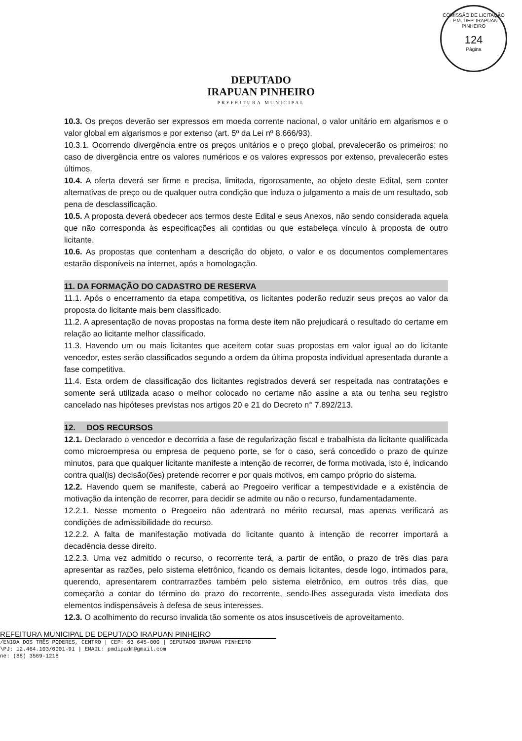COMISSÃO DE LICITAÇÃO - P.M. DEP. IRAPUAN PINHEIRO
124
Página
DEPUTADO
IRAPUAN PINHEIRO
PREFEITURA MUNICIPAL
10.3. Os preços deverão ser expressos em moeda corrente nacional, o valor unitário em algarismos e o valor global em algarismos e por extenso (art. 5º da Lei nº 8.666/93).
10.3.1. Ocorrendo divergência entre os preços unitários e o preço global, prevalecerão os primeiros; no caso de divergência entre os valores numéricos e os valores expressos por extenso, prevalecerão estes últimos.
10.4. A oferta deverá ser firme e precisa, limitada, rigorosamente, ao objeto deste Edital, sem conter alternativas de preço ou de qualquer outra condição que induza o julgamento a mais de um resultado, sob pena de desclassificação.
10.5. A proposta deverá obedecer aos termos deste Edital e seus Anexos, não sendo considerada aquela que não corresponda às especificações ali contidas ou que estabeleça vínculo à proposta de outro licitante.
10.6. As propostas que contenham a descrição do objeto, o valor e os documentos complementares estarão disponíveis na internet, após a homologação.
11. DA FORMAÇÃO DO CADASTRO DE RESERVA
11.1. Após o encerramento da etapa competitiva, os licitantes poderão reduzir seus preços ao valor da proposta do licitante mais bem classificado.
11.2. A apresentação de novas propostas na forma deste item não prejudicará o resultado do certame em relação ao licitante melhor classificado.
11.3. Havendo um ou mais licitantes que aceitem cotar suas propostas em valor igual ao do licitante vencedor, estes serão classificados segundo a ordem da última proposta individual apresentada durante a fase competitiva.
11.4. Esta ordem de classificação dos licitantes registrados deverá ser respeitada nas contratações e somente será utilizada acaso o melhor colocado no certame não assine a ata ou tenha seu registro cancelado nas hipóteses previstas nos artigos 20 e 21 do Decreto n° 7.892/213.
12. DOS RECURSOS
12.1. Declarado o vencedor e decorrida a fase de regularização fiscal e trabalhista da licitante qualificada como microempresa ou empresa de pequeno porte, se for o caso, será concedido o prazo de quinze minutos, para que qualquer licitante manifeste a intenção de recorrer, de forma motivada, isto é, indicando contra qual(is) decisão(ões) pretende recorrer e por quais motivos, em campo próprio do sistema.
12.2. Havendo quem se manifeste, caberá ao Pregoeiro verificar a tempestividade e a existência de motivação da intenção de recorrer, para decidir se admite ou não o recurso, fundamentadamente.
12.2.1. Nesse momento o Pregoeiro não adentrará no mérito recursal, mas apenas verificará as condições de admissibilidade do recurso.
12.2.2. A falta de manifestação motivada do licitante quanto à intenção de recorrer importará a decadência desse direito.
12.2.3. Uma vez admitido o recurso, o recorrente terá, a partir de então, o prazo de três dias para apresentar as razões, pelo sistema eletrônico, ficando os demais licitantes, desde logo, intimados para, querendo, apresentarem contrarrazões também pelo sistema eletrônico, em outros três dias, que começarão a contar do término do prazo do recorrente, sendo-lhes assegurada vista imediata dos elementos indispensáveis à defesa de seus interesses.
12.3. O acolhimento do recurso invalida tão somente os atos insuscetíveis de aproveitamento.
REFEITURA MUNICIPAL DE DEPUTADO IRAPUAN PINHEIRO
/ENIDA DOS TRÊS PODERES, CENTRO | CEP: 63 645-000 | DEPUTADO IRAPUAN PINHEIRO
\PJ: 12.464.103/0001-91 | EMAIL: pmdipadm@gmail.com
ne: (88) 3569-1218